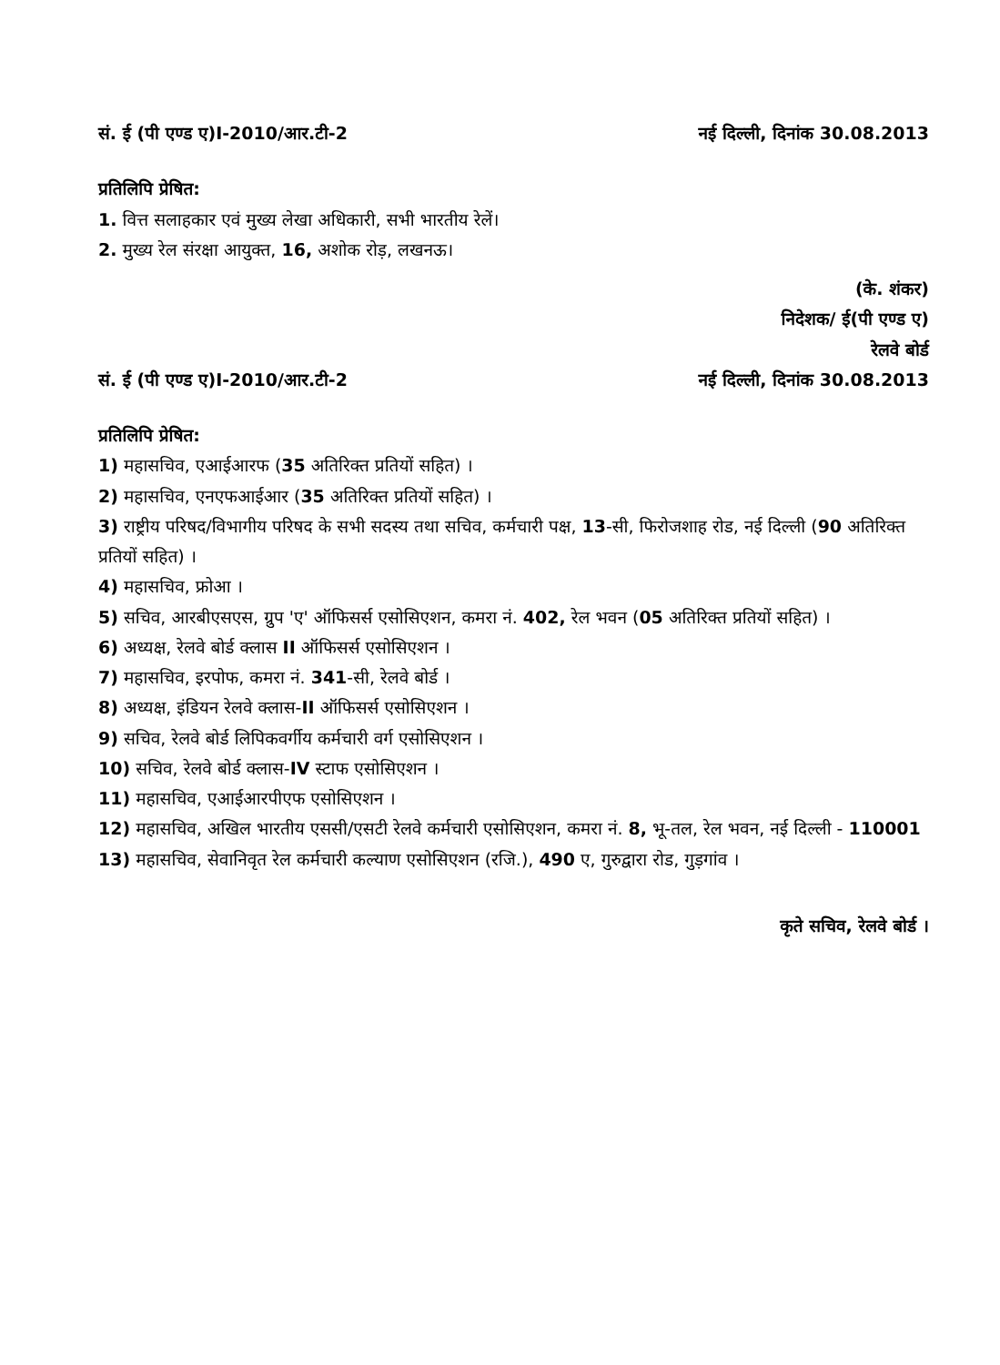सं. ई (पी एण्ड ए)I-2010/आर.टी-2 नई दिल्ली, दिनांक 30.08.2013
प्रतिलिपि प्रेषित:
1. वित्त सलाहकार एवं मुख्य लेखा अधिकारी, सभी भारतीय रेलें।
2. मुख्य रेल संरक्षा आयुक्त, 16, अशोक रोड़, लखनऊ।
(के. शंकर)
निदेशक/ ई(पी एण्ड ए)
रेलवे बोर्ड
सं. ई (पी एण्ड ए)I-2010/आर.टी-2 नई दिल्ली, दिनांक 30.08.2013
प्रतिलिपि प्रेषित:
1) महासचिव, एआईआरफ (35 अतिरिक्त प्रतियों सहित) ।
2) महासचिव, एनएफआईआर (35 अतिरिक्त प्रतियों सहित) ।
3) राष्ट्रीय परिषद/विभागीय परिषद के सभी सदस्य तथा सचिव, कर्मचारी पक्ष, 13-सी, फिरोजशाह रोड, नई दिल्ली (90 अतिरिक्त प्रतियों सहित) ।
4) महासचिव, फ्रोआ ।
5) सचिव, आरबीएसएस, ग्रुप 'ए' ऑफिसर्स एसोसिएशन, कमरा नं. 402, रेल भवन (05 अतिरिक्त प्रतियों सहित) ।
6) अध्यक्ष, रेलवे बोर्ड क्लास II ऑफिसर्स एसोसिएशन ।
7) महासचिव, इरपोफ, कमरा नं. 341-सी, रेलवे बोर्ड ।
8) अध्यक्ष, इंडियन रेलवे क्लास-II ऑफिसर्स एसोसिएशन ।
9) सचिव, रेलवे बोर्ड लिपिकवर्गीय कर्मचारी वर्ग एसोसिएशन ।
10) सचिव, रेलवे बोर्ड क्लास-IV स्टाफ एसोसिएशन ।
11) महासचिव, एआईआरपीएफ एसोसिएशन ।
12) महासचिव, अखिल भारतीय एससी/एसटी रेलवे कर्मचारी एसोसिएशन, कमरा नं. 8, भू-तल, रेल भवन, नई दिल्ली - 110001
13) महासचिव, सेवानिवृत रेल कर्मचारी कल्याण एसोसिएशन (रजि.), 490 ए, गुरुद्वारा रोड, गुड़गांव ।
कृते सचिव, रेलवे बोर्ड ।